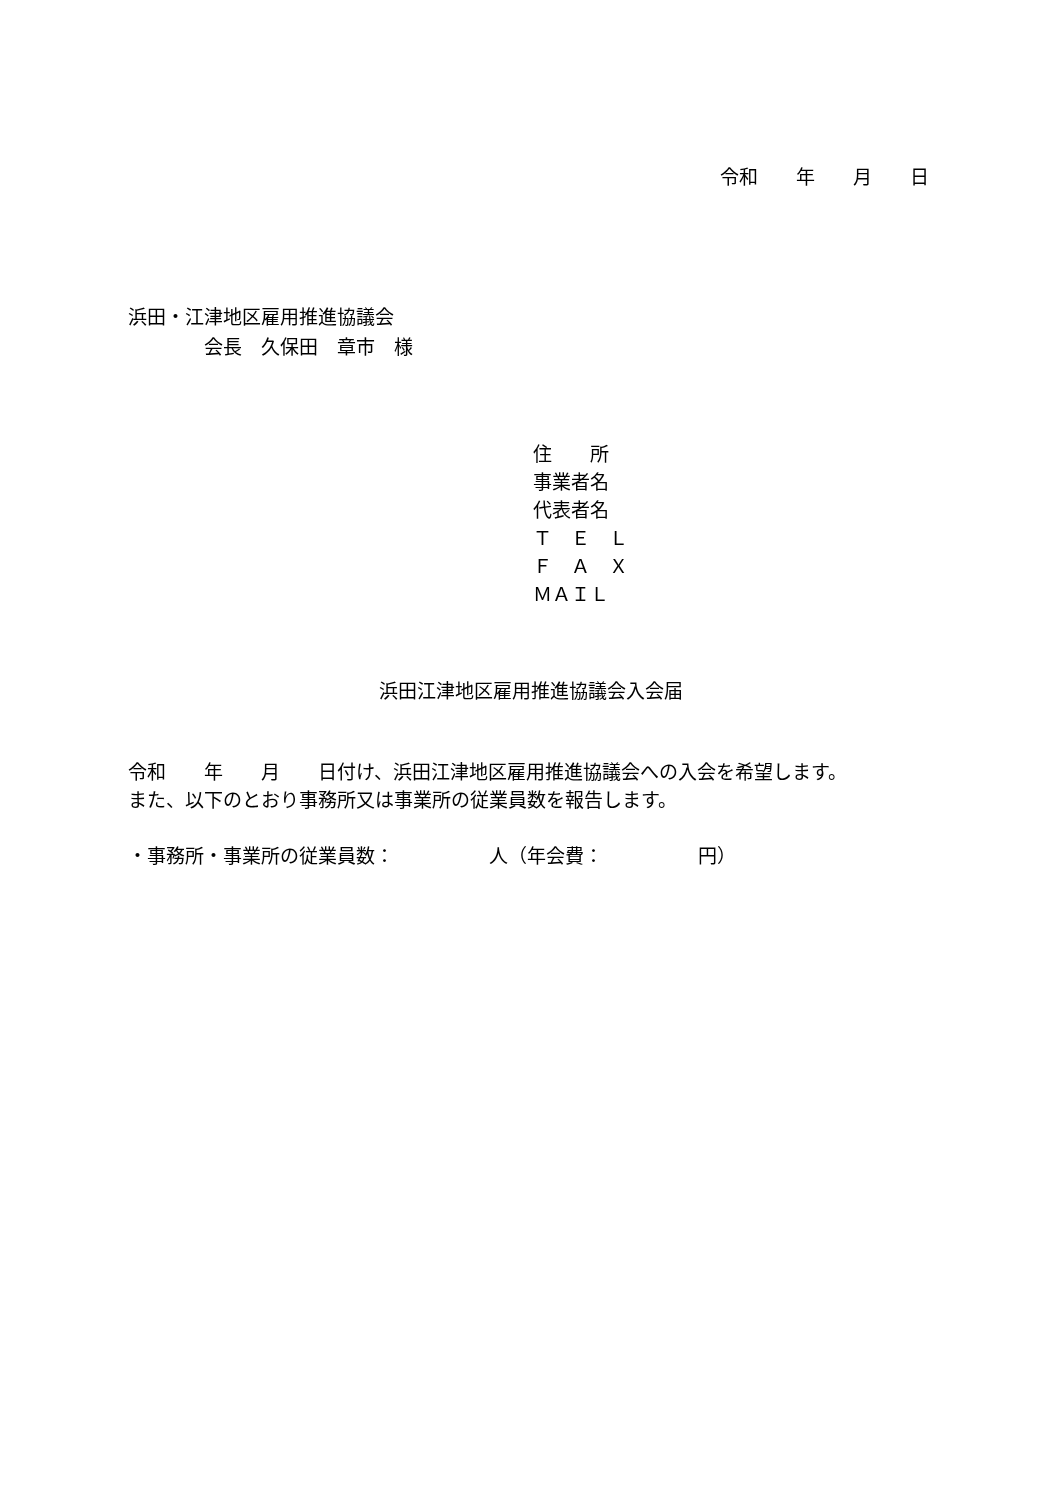令和　　年　　月　　日
浜田・江津地区雇用推進協議会 　　　　会長　久保田　章市　様
住　　所 事業者名 代表者名 Ｔ　Ｅ　Ｌ Ｆ　Ａ　Ｘ ＭＡＩＬ
浜田江津地区雇用推進協議会入会届
令和　　年　　月　　日付け、浜田江津地区雇用推進協議会への入会を希望します。 また、以下のとおり事務所又は事業所の従業員数を報告します。 ・事務所・事業所の従業員数：　　　　　人（年会費：　　　　　円）